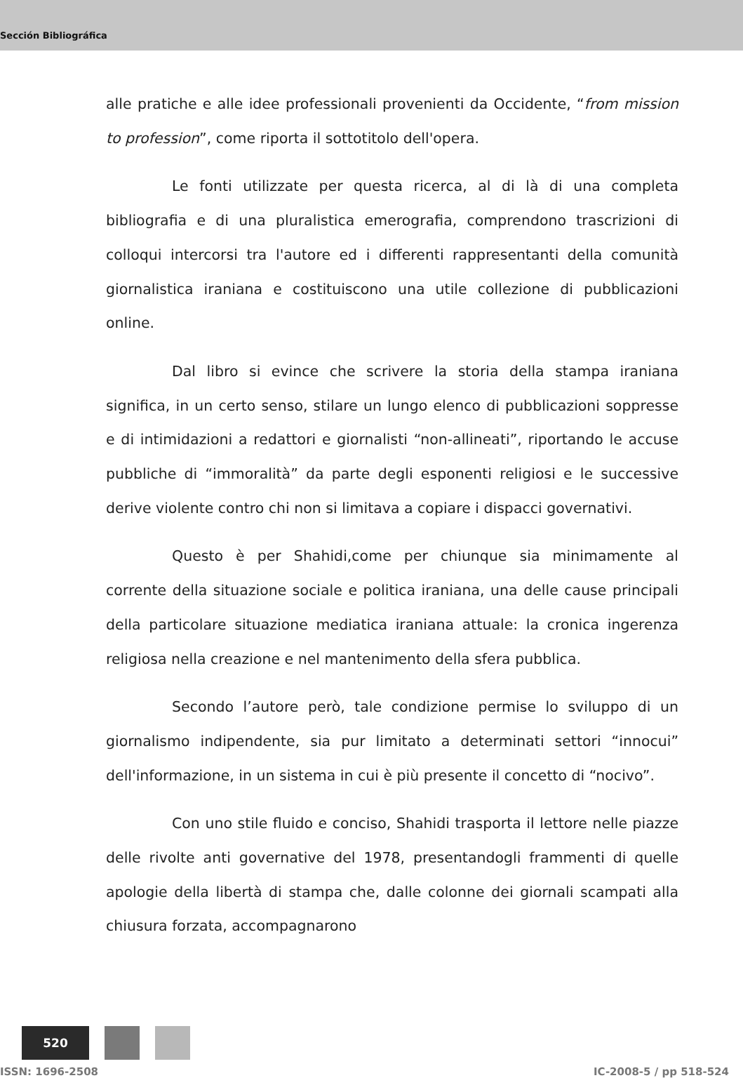Sección Bibliográfica
alle pratiche e alle idee professionali provenienti da Occidente, “from mission to profession”, come riporta il sottotitolo dell'opera.
Le fonti utilizzate per questa ricerca, al di là di una completa bibliografia e di una pluralistica emerografia, comprendono trascrizioni di colloqui intercorsi tra l'autore ed i differenti rappresentanti della comunità giornalistica iraniana e costituiscono una utile collezione di pubblicazioni online.
Dal libro si evince che scrivere la storia della stampa iraniana significa, in un certo senso, stilare un lungo elenco di pubblicazioni soppresse e di intimidazioni a redattori e giornalisti “non-allineati”, riportando le accuse pubbliche di “immoralità” da parte degli esponenti religiosi e le successive derive violente contro chi non si limitava a copiare i dispacci governativi.
Questo è per Shahidi,come per chiunque sia minimamente al corrente della situazione sociale e politica iraniana, una delle cause principali della particolare situazione mediatica iraniana attuale: la cronica ingerenza religiosa nella creazione e nel mantenimento della sfera pubblica.
Secondo l’autore però, tale condizione permise lo sviluppo di un giornalismo indipendente, sia pur limitato a determinati settori “innocui” dell'informazione, in un sistema in cui è più presente il concetto di “nocivo”.
Con uno stile fluido e conciso, Shahidi trasporta il lettore nelle piazze delle rivolte anti governative del 1978, presentandogli frammenti di quelle apologie della libertà di stampa che, dalle colonne dei giornali scampati alla chiusura forzata, accompagnarono
520
ISSN: 1696-2508 IC-2008-5 / pp 518-524